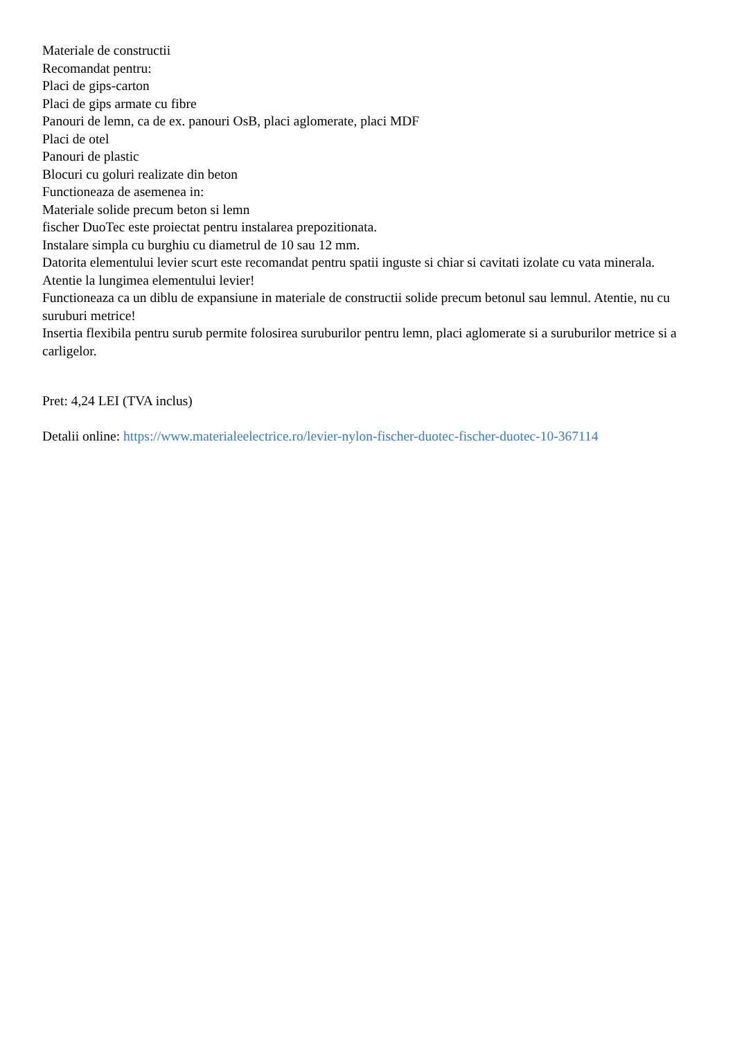Materiale de constructii
Recomandat pentru:
Placi de gips-carton
Placi de gips armate cu fibre
Panouri de lemn, ca de ex. panouri OsB, placi aglomerate, placi MDF
Placi de otel
Panouri de plastic
Blocuri cu goluri realizate din beton
Functioneaza de asemenea in:
Materiale solide precum beton si lemn
fischer DuoTec este proiectat pentru instalarea prepozitionata.
Instalare simpla cu burghiu cu diametrul de 10 sau 12 mm.
Datorita elementului levier scurt este recomandat pentru spatii inguste si chiar si cavitati izolate cu vata minerala. Atentie la lungimea elementului levier!
Functioneaza ca un diblu de expansiune in materiale de constructii solide precum betonul sau lemnul. Atentie, nu cu suruburi metrice!
Insertia flexibila pentru surub permite folosirea suruburilor pentru lemn, placi aglomerate si a suruburilor metrice si a carligelor.
Pret: 4,24 LEI (TVA inclus)
Detalii online: https://www.materialeelectrice.ro/levier-nylon-fischer-duotec-fischer-duotec-10-367114